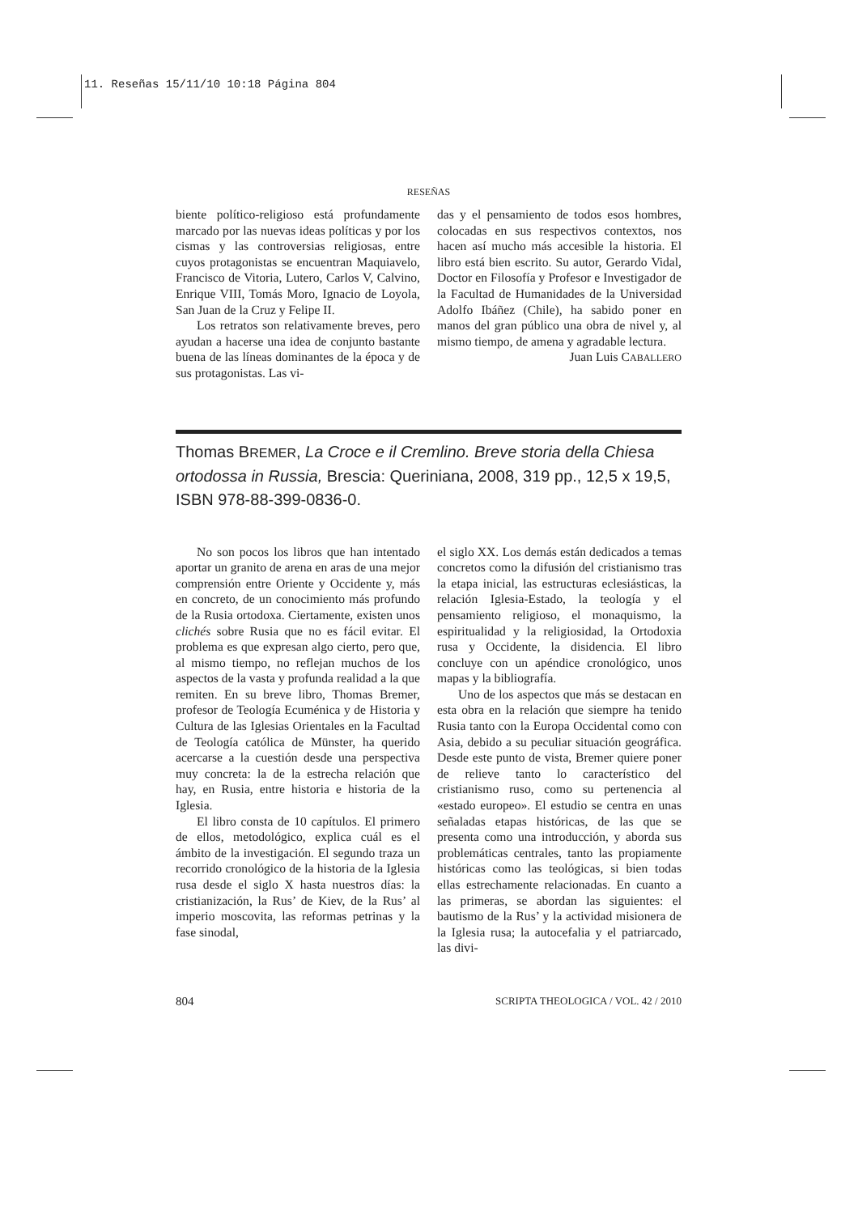11. Reseñas 15/11/10 10:18 Página 804
RESEÑAS
biente político-religioso está profundamente marcado por las nuevas ideas políticas y por los cismas y las controversias religiosas, entre cuyos protagonistas se encuentran Maquiavelo, Francisco de Vitoria, Lutero, Carlos V, Calvino, Enrique VIII, Tomás Moro, Ignacio de Loyola, San Juan de la Cruz y Felipe II.
Los retratos son relativamente breves, pero ayudan a hacerse una idea de conjunto bastante buena de las líneas dominantes de la época y de sus protagonistas. Las vi-
das y el pensamiento de todos esos hombres, colocadas en sus respectivos contextos, nos hacen así mucho más accesible la historia. El libro está bien escrito. Su autor, Gerardo Vidal, Doctor en Filosofía y Profesor e Investigador de la Facultad de Humanidades de la Universidad Adolfo Ibáñez (Chile), ha sabido poner en manos del gran público una obra de nivel y, al mismo tiempo, de amena y agradable lectura.
Juan Luis CABALLERO
Thomas BREMER, La Croce e il Cremlino. Breve storia della Chiesa ortodossa in Russia, Brescia: Queriniana, 2008, 319 pp., 12,5 x 19,5, ISBN 978-88-399-0836-0.
No son pocos los libros que han intentado aportar un granito de arena en aras de una mejor comprensión entre Oriente y Occidente y, más en concreto, de un conocimiento más profundo de la Rusia ortodoxa. Ciertamente, existen unos clichés sobre Rusia que no es fácil evitar. El problema es que expresan algo cierto, pero que, al mismo tiempo, no reflejan muchos de los aspectos de la vasta y profunda realidad a la que remiten. En su breve libro, Thomas Bremer, profesor de Teología Ecuménica y de Historia y Cultura de las Iglesias Orientales en la Facultad de Teología católica de Münster, ha querido acercarse a la cuestión desde una perspectiva muy concreta: la de la estrecha relación que hay, en Rusia, entre historia e historia de la Iglesia.
El libro consta de 10 capítulos. El primero de ellos, metodológico, explica cuál es el ámbito de la investigación. El segundo traza un recorrido cronológico de la historia de la Iglesia rusa desde el siglo X hasta nuestros días: la cristianización, la Rus’ de Kiev, de la Rus’ al imperio moscovita, las reformas petrinas y la fase sinodal,
el siglo XX. Los demás están dedicados a temas concretos como la difusión del cristianismo tras la etapa inicial, las estructuras eclesiásticas, la relación Iglesia-Estado, la teología y el pensamiento religioso, el monaquismo, la espiritualidad y la religiosidad, la Ortodoxia rusa y Occidente, la disidencia. El libro concluye con un apéndice cronológico, unos mapas y la bibliografía.
Uno de los aspectos que más se destacan en esta obra en la relación que siempre ha tenido Rusia tanto con la Europa Occidental como con Asia, debido a su peculiar situación geográfica. Desde este punto de vista, Bremer quiere poner de relieve tanto lo característico del cristianismo ruso, como su pertenencia al «estado europeo». El estudio se centra en unas señaladas etapas históricas, de las que se presenta como una introducción, y aborda sus problemáticas centrales, tanto las propiamente históricas como las teológicas, si bien todas ellas estrechamente relacionadas. En cuanto a las primeras, se abordan las siguientes: el bautismo de la Rus’ y la actividad misionera de la Iglesia rusa; la autocefalia y el patriarcado, las divi-
804 SCRIPTA THEOLOGICA / VOL. 42 / 2010